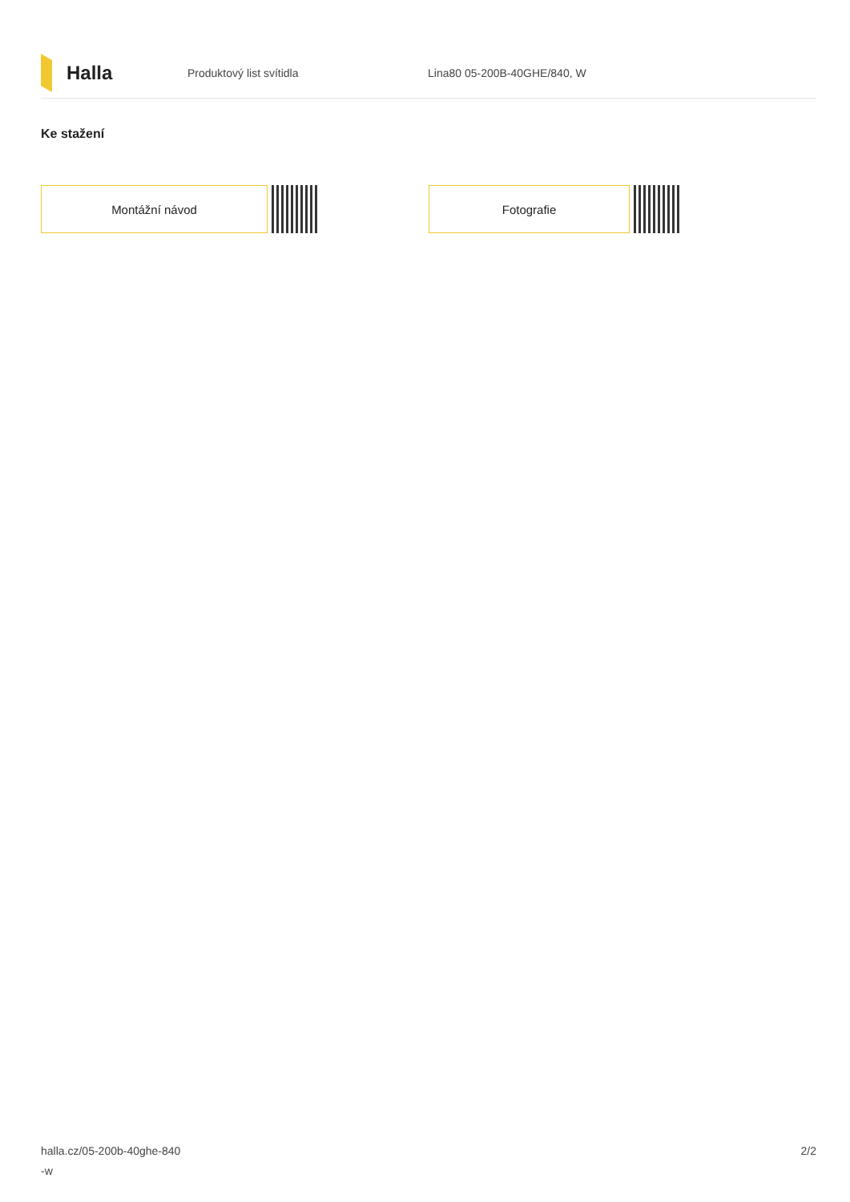Halla
Produktový list svítidla Lina80 05-200B-40GHE/840, W
Ke stažení
Montážní návod Fotografie
halla.cz/05-200b-40ghe-840
-w
2/2